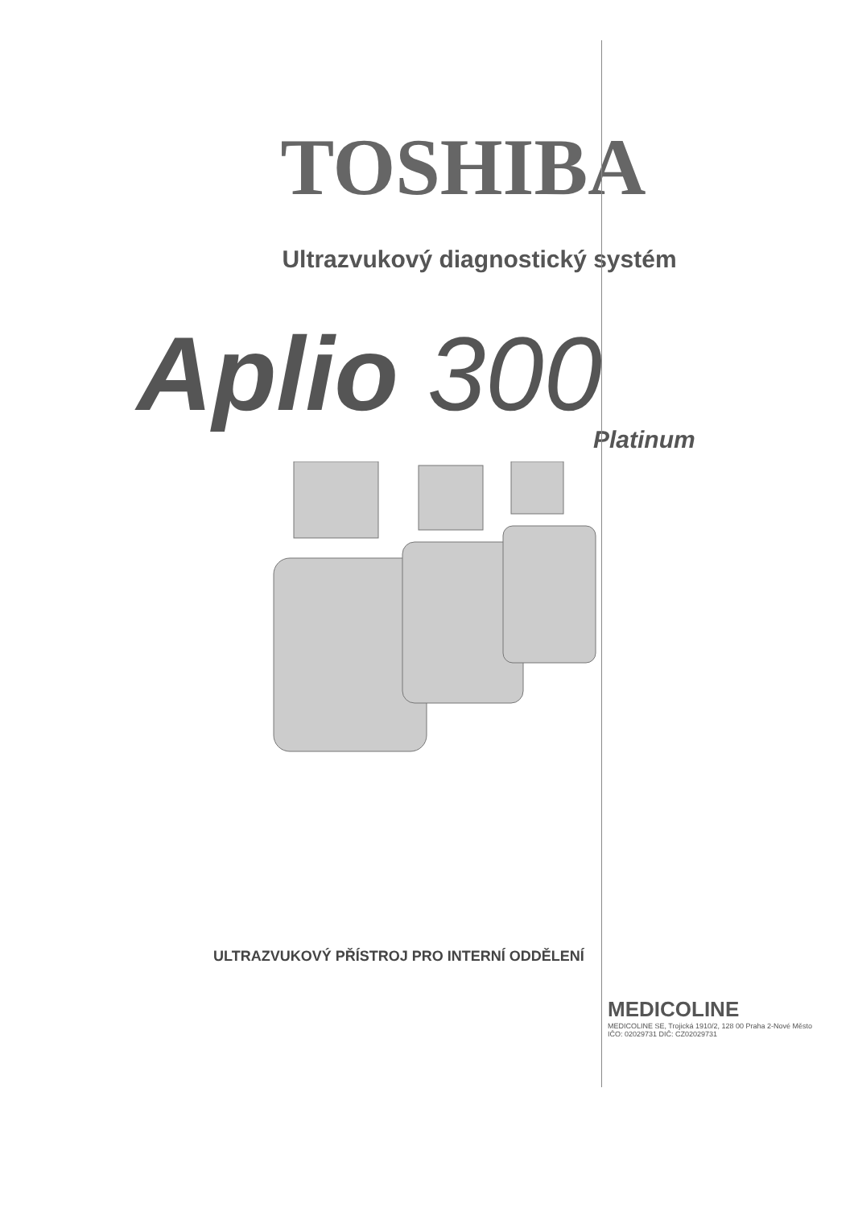TOSHIBA
Ultrazvukový diagnostický systém
Aplio 300
Platinum
ULTRAZVUKOVÝ PŘÍSTROJ PRO INTERNÍ ODDĚLENÍ
MEDICOLINE
MEDICOLINE SE, Trojická 1910/2, 128 00 Praha 2-Nové Město
IČO: 02029731 DIČ: CZ02029731